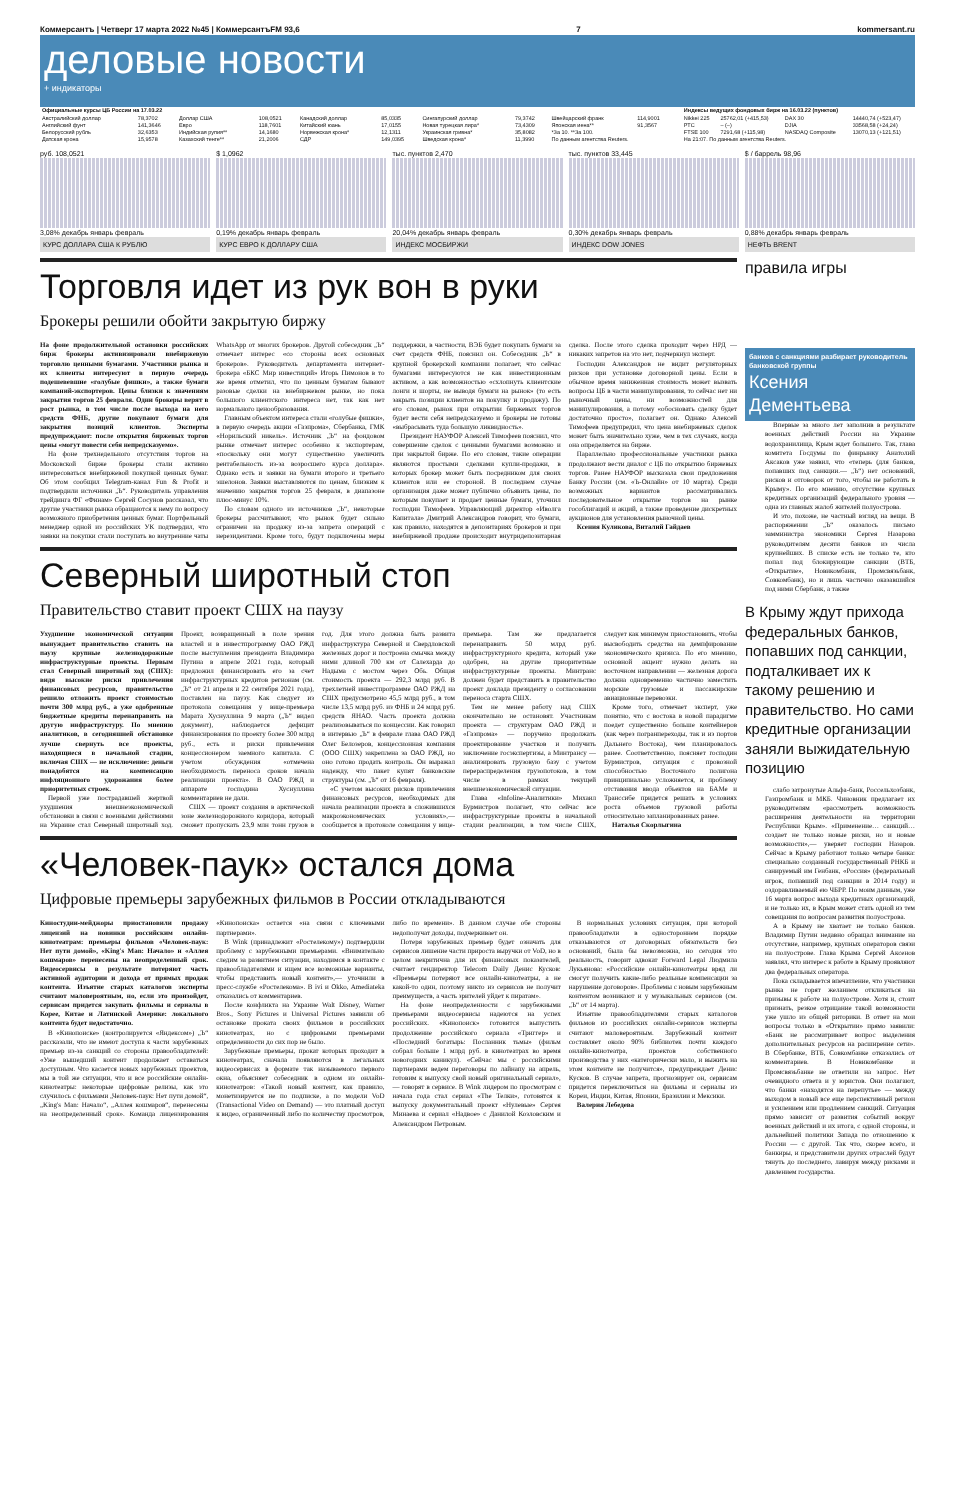Коммерсантъ | Четверг 17 марта 2022 №45 | КоммерсантъFM 93,6 7 kommersant.ru
деловые новости
+ индикаторы
| Официальные курсы ЦБ России на 17.03.22 | | | | | | | | | |
| --- | --- | --- | --- | --- | --- | --- | --- | --- | --- |
| Австралийский доллар | 78,3702 | Доллар США | 108,0521 | Канадский доллар | 85,0335 | Сингапурский доллар | 79,3742 | Швейцарский франк | 114,9001 |
| Английский фунт | 141,3646 | Евро | 118,7601 | Китайский юань | 17,0155 | Новая турецкая лира* | 73,4309 | Японская иена** | 91,3567 |
| Белорусский рубль | 32,6353 | Индийская рупия** | 14,1680 | Норвежская крона* | 12,1311 | Украинская гривна* | 35,8082 | *За 10. **За 100. | |
| Датская крона | 15,9578 | Казахский тенге** | 21,2006 | СДР | 149,0395 | Шведская крона* | 11,3990 | По данным агентства Reuters. | |
| Индексы ведущих фондовых бирж на 16.03.22 (пунктов) | | | |
| --- | --- | --- | --- |
| Nikkei 225 | 25762,01 (+415,53) | DAX 30 | 14440,74 (+523,47) |
| РТС | – (–) | DJIA | 33568,58 (+24,24) |
| FTSE 100 | 7291,68 (+115,98) | NASDAQ Composite | 13070,13 (+121,51) |
| На 21:07. По данным агентства Reuters. | | | |
руб. 108,0521
3,08% декабрь январь февраль
КУРС ДОЛЛАРА США К РУБЛЮ
$ 1,0962
0,19% декабрь январь февраль
КУРС ЕВРО К ДОЛЛАРУ США
тыс. пунктов 2,470
20,04% декабрь январь февраль
ИНДЕКС МОСБИРЖИ
тыс. пунктов 33,445
0,30% декабрь январь февраль
ИНДЕКС DOW JONES
$ / баррель 98,96
0,88% декабрь январь февраль
НЕФТЬ BRENT
Торговля идет из рук вон в руки
Брокеры решили обойти закрытую биржу
На фоне продолжительной остановки российских бирж брокеры активизировали внебиржевую торговлю ценными бумагами. Участники рынка и их клиенты интересуют в первую очередь подешевевшие «голубые фишки», а также бумаги компаний-экспортеров. Цены близки к значениям закрытия торгов 25 февраля. Одни брокеры верят в рост рынка, в том числе после выхода на него средств ФНБ, другие покупают бумаги для закрытия позиций клиентов. Эксперты предупреждают: после открытия биржевых торгов цены «могут повести себя непредсказуемо».
На фоне трехнедельного отсутствия торгов на Московской бирже брокеры стали активно интересоваться внебиржевой покупкой ценных бумаг. Об этом сообщил Telegram-канал Fun & Profit и подтвердили источники „Ъ“. Руководитель управления трейдинга ФГ «Финам» Сергей Сосунов рассказал, что другие участники рынка обращаются к нему по вопросу возможного приобретения ценных бумаг. Портфельный менеджер одной из российских УК подтвердил, что заявки на покупки стали поступать во внутренние чаты WhatsApp от многих брокеров. Другой собеседник „Ъ“ отмечает интерес «со стороны всех основных брокеров». Руководитель департамента интернет-брокера «БКС Мир инвестиций» Игорь Пимонов в то же время отметил, что по ценным бумагам бывают разовые сделки на внебиржевом рынке, но пока большого клиентского интереса нет, так как нет нормального ценообразования.
Главным объектом интереса стали «голубые фишки», в первую очередь акции «Газпрома», Сбербанка, ГМК «Норильский никель». Источник „Ъ“ на фондовом рынке отмечает интерес особенно к экспортерам, «поскольку они могут существенно увеличить рентабельность из-за возросшего курса доллара». Однако есть и заявки на бумаги второго и третьего эшелонов. Заявки выставляются по ценам, близким к значению закрытия торгов 25 февраля, в диапазоне плюс-минус 10%.
По словам одного из источников „Ъ“, некоторые брокеры рассчитывают, что рынок будет сильно ограничен на продажу из-за запрета операций с нерезидентами. Кроме того, будут подключены меры поддержки, в частности, ВЭБ будет покупать бумаги за счет средств ФНБ, пояснил он. Собеседник „Ъ“ в крупной брокерской компании полагает, что сейчас бумагами интересуются не как инвестиционным активом, а как возможностью «схлопнуть клиентские лонги и шорты, не выводя бумаги на рынок» (то есть закрыть позиции клиентов на покупку и продажу). По его словам, рынок при открытии биржевых торгов будет вести себя непредсказуемо и брокеры не готовы «выбрасывать туда большую ликвидность».
Президент НАУФОР Алексей Тимофеев пояснил, что совершение сделок с ценными бумагами возможно и при закрытой бирже. По его словам, такие операции являются простыми сделками купли-продажи, в которых брокер может быть посредником для своих клиентов или ее стороной. В последнем случае организация даже может публично объявить цены, по которым покупает и продает ценные бумаги, уточнил господин Тимофеев. Управляющий директор «Иволга Капитала» Дмитрий Александров говорит, что бумаги, как правило, находятся в депозитариях брокеров и при внебиржевой продаже происходит внутридепозитарная сделка. После этого сделка проходит через НРД — никаких запретов на это нет, подчеркнул эксперт.
Господин Александров не видит регуляторных рисков при установке договорной цены. Если в обычное время заниженная стоимость может вызвать вопросы ЦБ в части манипулирования, то сейчас нет ни рыночный цены, ни возможностей для манипулирования, а потому «обосновать сделку будет достаточно просто», полагает он. Однако Алексей Тимофеев предупредил, что цена внебиржевых сделок может быть значительно хуже, чем в тех случаях, когда она определяется на бирже.
Параллельно профессиональные участники рынка продолжают вести диалог с ЦБ по открытию биржевых торгов. Ранее НАУФОР высказала свои предложения Банку России (см. «Ъ-Онлайн» от 10 марта). Среди возможных вариантов рассматривались последовательное открытие торгов на рынке гособлигаций и акций, а также проведение дискретных аукционов для установления рыночной цены.
Ксения Куликова, Виталий Гайдаев
Северный широтный стоп
Правительство ставит проект СШХ на паузу
Ухудшение экономической ситуации вынуждает правительство ставить на паузу крупные железнодорожные инфраструктурные проекты. Первым стал Северный широтный ход (СШХ): видя высокие риски привлечения финансовых ресурсов, правительство решило отложить проект стоимостью почти 300 млрд руб., а уже одобренные бюджетные кредиты перенаправить на другую инфраструктуру. По мнению аналитиков, в сегодняшней обстановке лучше свернуть все проекты, находящиеся в начальной стадии, включая СШХ — не исключение: деньги понадобятся на компенсацию инфляционного удорожания более приоритетных строек.
Первой уже пострадавшей жертвой ухудшения внешнеэкономической обстановки в связи с военными действиями на Украине стал Северный широтный ход. Проект, возвращенный в поле зрения властей и в инвестпрограмму ОАО РЖД после выступления президента Владимира Путина в апреле 2021 года, который предложил финансировать его за счет инфраструктурных кредитов регионам (см. „Ъ“ от 21 апреля и 22 сентября 2021 года), поставлен на паузу. Как следует из протокола совещания у вице-премьера Марата Хуснуллина 9 марта („Ъ“ видел документ), наблюдается дефицит финансирования по проекту более 300 млрд руб., есть и риски привлечения концессионером заемного капитала. С учетом обсуждения «отмечена необходимость переноса сроков начала реализации проекта». В ОАО РЖД и аппарате господина Хуснуллина комментариев не дали.
СШХ — проект создания в арктической зоне железнодорожного коридора, который сможет пропускать 23,9 млн тонн грузов в год. Для этого должна быть развита инфраструктура Северной и Свердловской железных дорог и построена смычка между ними длиной 700 км от Салехарда до Надыма с мостом через Обь. Общая стоимость проекта — 292,3 млрд руб. В трехлетней инвестпрограмме ОАО РЖД на СШХ предусмотрено 45,5 млрд руб., в том числе 13,5 млрд руб. из ФНБ и 24 млрд руб. средств ЯНАО. Часть проекта должна реализовываться по концессии. Как говорил в интервью „Ъ“ в феврале глава ОАО РЖД Олег Белозеров, концессионная компания (ООО СШХ) закреплена за ОАО РЖД, но оно готово продать контроль. Он выражал надежду, что пакет купят банковские структуры (см. „Ъ“ от 16 февраля).
«С учетом высоких рисков привлечения финансовых ресурсов, необходимых для начала реализации проекта в сложившихся макроэкономических условиях»,— сообщается в протоколе совещания у вице-премьера. Там же предлагается перенаправить 50 млрд руб. инфраструктурного кредита, который уже одобрен, на другие приоритетные инфраструктурные проекты. Минтранс должен будет представить в правительство проект доклада президенту о согласовании переноса старта СШХ.
Тем не менее работу над СШХ окончательно не остановят. Участникам проекта — структурам ОАО РЖД и «Газпрома» — поручено продолжать проектирование участков и получить заключение госэкспертизы, а Минтрансу — анализировать грузовую базу с учетом перераспределения грузопотоков, в том числе в рамках текущей внешнеэкономической ситуации.
Глава «Infoline-Аналитики» Михаил Бурмистров полагает, что сейчас все инфраструктурные проекты в начальной стадии реализации, в том числе СШХ, следует как минимум приостановить, чтобы высвободить средства на демпфирование экономического кризиса. По его мнению, основной акцент нужно делать на восточном направлении — железная дорога должна одновременно частично заместить морские грузовые и пассажирские авиационные перевозки.
Кроме того, отмечает эксперт, уже понятно, что с востока в новой парадигме поедет существенно больше контейнеров (как через погранпереходы, так и из портов Дальнего Востока), чем планировалось ранее. Соответственно, поясняет господин Бурмистров, ситуация с провозной способностью Восточного полигона принципиально усложняется, и проблему отставания ввода объектов на БАМе и Транссибе придется решать в условиях роста объемов грузовой работы относительно запланированных ранее.
Наталья Скорлыгина
«Человек-паук» остался дома
Цифровые премьеры зарубежных фильмов в России откладываются
Киностудии-мейджоры приостановили продажу лицензий на новинки российским онлайн-кинотеатрам: премьеры фильмов «Человек-паук: Нет пути домой», «King's Man: Начало» и «Аллея кошмаров» перенесены на неопределенный срок. Видеосервисы в результате потеряют часть активной аудитории и дохода от прямых продаж контента. Изъятие старых каталогов эксперты считают маловероятным, но, если это произойдет, сервисам придется закупать фильмы и сериалы в Корее, Китае и Латинской Америке: локального контента будет недостаточно.
В «Кинопоиске» (контролируется «Яндексом») „Ъ“ рассказали, что не имеют доступа к части зарубежных премьер из-за санкций со стороны правообладателей: «Уже вышедший контент продолжает оставаться доступным. Что касается новых зарубежных проектов, мы в той же ситуации, что и все российские онлайн-кинотеатры: некоторые цифровые релизы, как это случилось с фильмами „Человек-паук: Нет пути домой“, „King's Man: Начало“, „Аллея кошмаров“, перенесены на неопределенный срок». Команда лицензирования «Кинопоиска» остается «на связи с ключевыми партнерами».
В Wink (принадлежит «Ростелекому») подтвердили проблему с зарубежными премьерами. «Внимательно следим за развитием ситуации, находимся в контакте с правообладателями и ищем все возможные варианты, чтобы представить новый контент»,— уточнили в пресс-службе «Ростелекома». В ivi и Okko, Amediateka отказались от комментариев.
После конфликта на Украине Walt Disney, Warner Bros., Sony Pictures и Universal Pictures заявили об остановке проката своих фильмов в российских кинотеатрах, но с цифровыми премьерами определенности до сих пор не было.
Зарубежные премьеры, прокат которых проходит в кинотеатрах, сначала появляются в легальных видеосервисах в формате так называемого первого окна, объясняет собеседник в одном из онлайн-кинотеатров: «Такой новый контент, как правило, монетизируется не по подписке, а по модели VoD (Transactional Video on Demand) — это платный доступ к видео, ограниченный либо по количеству просмотров, либо по времени». В данном случае обе стороны недополучат доходы, подчеркивает он.
Потеря зарубежных премьер будет означать для сервисов лишение части прироста выручки от VoD, но в целом некритична для их финансовых показателей, считает гендиректор Telecom Daily Денис Кусков: «Премьеры потеряют все онлайн-кинотеатры, а не какой-то один, поэтому никто из сервисов не получит преимуществ, а часть зрителей уйдет к пиратам».
На фоне неопределенности с зарубежными премьерами видеосервисы надеются на успех российских. «Кинопоиск» готовится выпустить продолжение российского сериала «Триггер» и «Последний богатырь: Посланник тьмы» (фильм собрал больше 1 млрд руб. в кинотеатрах во время новогодних каникул). «Сейчас мы с российскими партнерами ведем переговоры по лайнапу на апрель, готовим к выпуску свой новый оригинальный сериал»,— говорят в сервисе. В Wink лидером по просмотрам с начала года стал сериал «The Телки», готовятся к выпуску документальный проект «Нулевые» Сергея Минаева и сериал «Надвое» с Данилой Козловским и Александром Петровым.
В нормальных условиях ситуация, при которой правообладатели в одностороннем порядке отказываются от договорных обязательств без оснований, была бы невозможна, но сегодня это реальность, говорит адвокат Forward Legal Людмила Лукьянова: «Российские онлайн-кинотеатры вряд ли смогут получить какие-либо реальные компенсации за нарушение договоров». Проблемы с новым зарубежным контентом возникают и у музыкальных сервисов (см. „Ъ“ от 14 марта).
Изъятие правообладателями старых каталогов фильмов из российских онлайн-сервисов эксперты считают маловероятным. Зарубежный контент составляет около 90% библиотек почти каждого онлайн-кинотеатра, проектов собственного производства у них «категорически мало, и выжить на этом контенте не получится», предупреждает Денис Кусков. В случае запрета, прогнозирует он, сервисам придется переключиться на фильмы и сериалы из Кореи, Индии, Китая, Японии, Бразилии и Мексики.
Валерия Лебедева
правила игры
банков с санкциями разбирает руководитель банковской группы
Ксения Дементьева
Впервые за много лет заполнив в результате военных действий России на Украине водохранилища, Крым ждет большего. Так, глава комитета Госдумы по финрынку Анатолий Аксаков уже заявил, что «теперь (для банков, попавших под санкции.— „Ъ“) нет оснований, рисков и отговорок от того, чтобы не работать в Крыму». По его мнению, отсутствие крупных кредитных организаций федерального уровня — одна из главных жалоб жителей полуострова.
И это, похоже, не частный взгляд на вещи. В распоряжении „Ъ“ оказалось письмо замминистра экономики Сергея Назарова руководителям десяти банков из числа крупнейших. В списке есть не только те, кто попал под блокирующие санкции (ВТБ, «Открытие», Новикомбанк, Промсвязьбанк, Совкомбанк), но и лишь частично оказавшийся под ними Сбербанк, а также
В Крыму ждут прихода федеральных банков, попавших под санкции, подталкивает их к такому решению и правительство. Но сами кредитные организации заняли выжидательную позицию
слабо затронутые Альфа-банк, Россельхозбанк, Газпромбанк и МКБ. Чиновник предлагает их руководителям «рассмотреть возможность расширения деятельности на территории Республики Крым». «Применение… санкций… создает не только новые риски, но и новые возможности»,— уверяет господин Назаров. Сейчас в Крыму работают только четыре банка: специально созданный государственный РНКБ и санируемый им Генбанк, «Россия» (федеральный игрок, попавший под санкции в 2014 году) и оздоравливаемый ею ЧБРР. По моим данным, уже 16 марта вопрос выхода кредитных организаций, и не только их, в Крым может стать одной из тем совещания по вопросам развития полуострова.
А в Крыму не хватает не только банков. Владимир Путин недавно обращал внимание на отсутствие, например, крупных операторов связи на полуострове. Глава Крыма Сергей Аксенов заявлял, что интерес к работе в Крыму проявляют два федеральных оператора.
Пока складывается впечатление, что участники рынка не горят желанием откликаться на призывы к работе на полуострове. Хотя и, стоит признать, резкое отрицание такой возможности уже ушло из общей риторики. В ответ на мои вопросы только в «Открытии» прямо заявили: «Банк не рассматривает вопрос выделения дополнительных ресурсов на расширение сети». В Сбербанке, ВТБ, Совкомбанке отказались от комментариев. В Новикомбанке и Промсвязьбанке не ответили на запрос. Нет очевидного ответа и у юристов. Они полагают, что банки «находятся на перепутье» — между выходом в новый все еще перспективный регион и усилением или продлением санкций. Ситуация прямо зависит от развития событий вокруг военных действий и их итога, с одной стороны, и дальнейшей политики Запада по отношению к России — с другой. Так что, скорее всего, и банкиры, и представители других отраслей будут тянуть до последнего, лавируя между рисками и давлением государства.